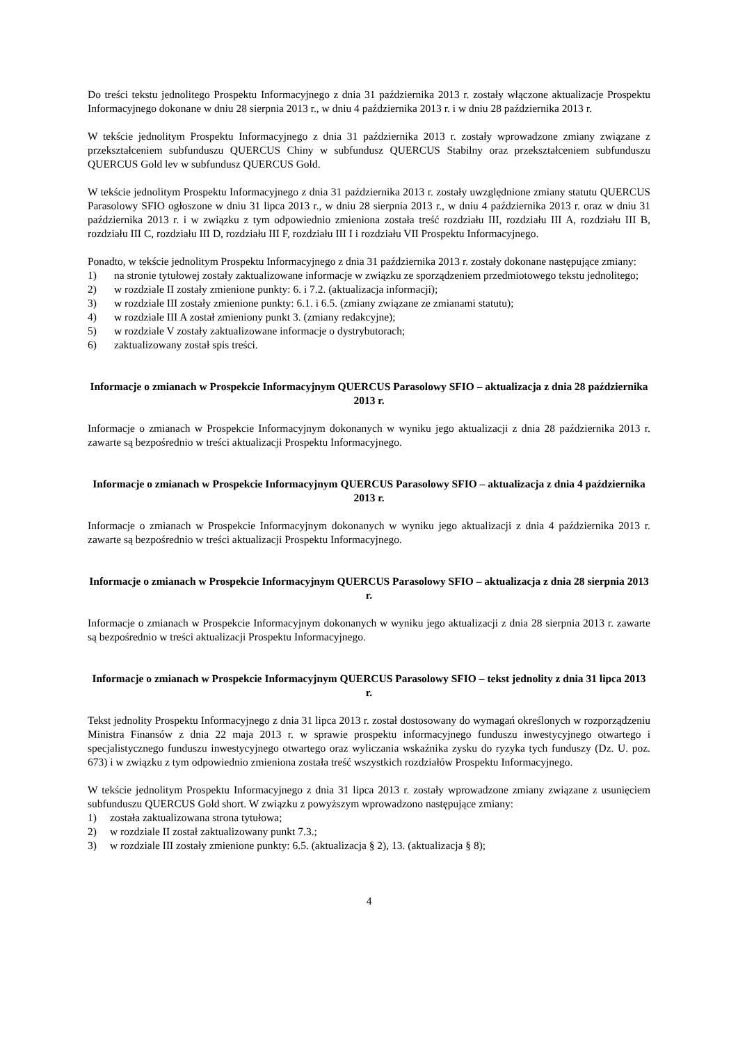Do treści tekstu jednolitego Prospektu Informacyjnego z dnia 31 października 2013 r. zostały włączone aktualizacje Prospektu Informacyjnego dokonane w dniu 28 sierpnia 2013 r., w dniu 4 października 2013 r. i w dniu 28 października 2013 r.
W tekście jednolitym Prospektu Informacyjnego z dnia 31 października 2013 r. zostały wprowadzone zmiany związane z przekształceniem subfunduszu QUERCUS Chiny w subfundusz QUERCUS Stabilny oraz przekształceniem subfunduszu QUERCUS Gold lev w subfundusz QUERCUS Gold.
W tekście jednolitym Prospektu Informacyjnego z dnia 31 października 2013 r. zostały uwzględnione zmiany statutu QUERCUS Parasolowy SFIO ogłoszone w dniu 31 lipca 2013 r., w dniu 28 sierpnia 2013 r., w dniu 4 października 2013 r. oraz w dniu 31 października 2013 r. i w związku z tym odpowiednio zmieniona została treść rozdziału III, rozdziału III A, rozdziału III B, rozdziału III C, rozdziału III D, rozdziału III F, rozdziału III I i rozdziału VII Prospektu Informacyjnego.
Ponadto, w tekście jednolitym Prospektu Informacyjnego z dnia 31 października 2013 r. zostały dokonane następujące zmiany:
1) na stronie tytułowej zostały zaktualizowane informacje w związku ze sporządzeniem przedmiotowego tekstu jednolitego;
2) w rozdziale II zostały zmienione punkty: 6. i 7.2. (aktualizacja informacji);
3) w rozdziale III zostały zmienione punkty: 6.1. i 6.5. (zmiany związane ze zmianami statutu);
4) w rozdziale III A został zmieniony punkt 3. (zmiany redakcyjne);
5) w rozdziale V zostały zaktualizowane informacje o dystrybutorach;
6) zaktualizowany został spis treści.
Informacje o zmianach w Prospekcie Informacyjnym QUERCUS Parasolowy SFIO – aktualizacja z dnia 28 października 2013 r.
Informacje o zmianach w Prospekcie Informacyjnym dokonanych w wyniku jego aktualizacji z dnia 28 października 2013 r. zawarte są bezpośrednio w treści aktualizacji Prospektu Informacyjnego.
Informacje o zmianach w Prospekcie Informacyjnym QUERCUS Parasolowy SFIO – aktualizacja z dnia 4 października 2013 r.
Informacje o zmianach w Prospekcie Informacyjnym dokonanych w wyniku jego aktualizacji z dnia 4 października 2013 r. zawarte są bezpośrednio w treści aktualizacji Prospektu Informacyjnego.
Informacje o zmianach w Prospekcie Informacyjnym QUERCUS Parasolowy SFIO – aktualizacja z dnia 28 sierpnia 2013 r.
Informacje o zmianach w Prospekcie Informacyjnym dokonanych w wyniku jego aktualizacji z dnia 28 sierpnia 2013 r. zawarte są bezpośrednio w treści aktualizacji Prospektu Informacyjnego.
Informacje o zmianach w Prospekcie Informacyjnym QUERCUS Parasolowy SFIO – tekst jednolity z dnia 31 lipca 2013 r.
Tekst jednolity Prospektu Informacyjnego z dnia 31 lipca 2013 r. został dostosowany do wymagań określonych w rozporządzeniu Ministra Finansów z dnia 22 maja 2013 r. w sprawie prospektu informacyjnego funduszu inwestycyjnego otwartego i specjalistycznego funduszu inwestycyjnego otwartego oraz wyliczania wskaźnika zysku do ryzyka tych funduszy (Dz. U. poz. 673) i w związku z tym odpowiednio zmieniona została treść wszystkich rozdziałów Prospektu Informacyjnego.
W tekście jednolitym Prospektu Informacyjnego z dnia 31 lipca 2013 r. zostały wprowadzone zmiany związane z usunięciem subfunduszu QUERCUS Gold short. W związku z powyższym wprowadzono następujące zmiany:
1) została zaktualizowana strona tytułowa;
2) w rozdziale II został zaktualizowany punkt 7.3.;
3) w rozdziale III zostały zmienione punkty: 6.5. (aktualizacja § 2), 13. (aktualizacja § 8);
4